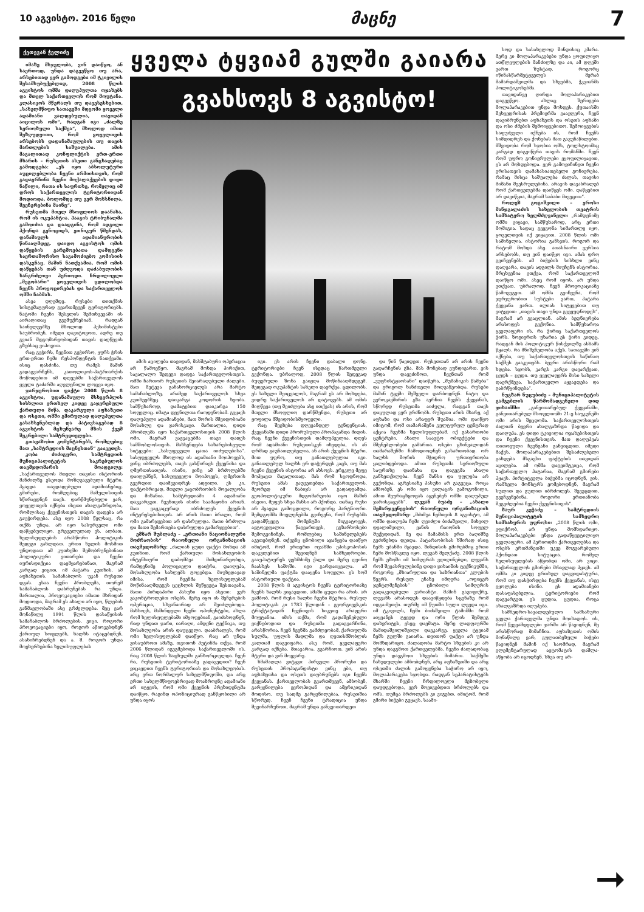10 აგვისტო. 2016 წელი მაცნე 7
ქეთევან ჭელიძე
იმაზე მსჯელობა, ვინ დაიწყო, ან საერთოდ, უნდა დაგვეწყო თუ არა, არსებითად ვერ გამოდგება იმ ტკივილის შესამსუბუქებლად, 2008 წლის აგვისტოს ომმა დაღუპულთა ოჯახებს და მთელ საქართველოს რომ მოუტანა. კლასიკოს მწერალს თუ დავესესხებით, „სახელმწიფო სათავეში მდგომი ყოველი ადამიანი ვალდებულია, თავიდან აიცილოს ომი“, რადგან იგი „ძალზე სერიოზული საქმეა“, მხოლოდ იმით შეზღუდვითი, რომ ყოველთვის არსებობს დადანაშაულების თუ თავის მართლების საშუალება. ამის მაგალითად კონფლიქტის ერთ-ერთი მხარის – რუსეთის ასეთი განცხადებაც გამოდგება: „ეს იყო აბსოლუტური აუცილებლობა ჩვენი არმიისთვის, რომ გადაერჩინა ჩვენი მოქალაქეების დიდი ნაწილი, რათა ის საფრთხე, რომელიც იმ დროს საქართველოს ტერიტორიიდან მოდიოდა, ბოლომდე თუ ვერ მოხსნილა, შეეჩერებინა მაინც“.
რუსეთმა მთელ მსოფლიოს დაანახა, რომ ის ოკუპანტია. ჰააგის ტრიბუნალმა გამოიძია და დაადგინა, რომ ადგილი ჰქონდა გენოციდს, ეთნიკურ წმენდას, დანაშაულს ადამიანურობის წინააღმდეგ. დაიდო აგვისტოს ომის დაწყების გარემოებათა დამდგენი საერთაშორისო საგამოძიებო კომისიის დასკვნაც. მაშინ ნათქვამია, რომ ომის დაწყებას თან უძღვოდა დაძაბულობის ხანგრძლივი პერიოდი. ჩრდილოელი „მეგობარი“ ყოველთვის ცდილობდა ჩვენს პროვოცირებას და საქართველოს ომში ჩაბმას.
ასეა დღემდე. რუსები თითქმის სისტემატურად გვართმევენ ტერიტორიებს. ნატოში ჩვენი შესვლის შემთხვევაში ის აირაღითაც გვემუქრებიან. რადგან საინელეებზე მხოლოდ პესიმისტები საუბრობენ, იმედი დავიტოვოთ, ადრე თუ გვიან მდგომარეობიდან თავის დაღწევის გზებსაც ვიპოვით.
რაც გვჭირს, ჩვენით გვჭირსო, ყურს ჭრის ერთ-ერთი ჩემი რესპონდენტის ნათქვამი. ისიც დასძინა, თუ რამეს მაშინ გადაგვარჩენს, კათოლიკოს-პატრიარქის მოწოდებით იმ დღეებში საქართველოს ყველა ტაძარში აღვლენილი ლოცვა იყო.
ჯარჯერობით ფაქტი 2008 წლის 8 აგვისტოა, უდანაშაულო მსხვერპლის სისხლით ერთხელ კიდევ გაჯერებული ქართული მიწა, დაკარგული აფხაზეთი და ოსეთი, ომში გმირულად დაღუპულთა გასახსენებლად და პატივსაგებად 8 აგვისტოს მცხუნვარე მზის ქვეშ შეკრებილი სამტრედიელები.
გთავაზობთ კომენტარებს, რომლებიც მათ „სამტრედიის მაცნესთან“ გააკეთეს.
კობა ძიძიგური, სამტრედიის მუნიციპალიტეტის საკრებულოს თავმჯდომარის მოადგილე: „საქართველოს მთელი თავისი ისტორიის მანძილზე ესეოდა მოზღვავებული მტერი, ჰყავდა თავდადებული ადამიანებიც. გმირები, რომლებიც მამულისთვის სწირავდნენ თავს. დარწმუნებული ვარ, ყოველთვის იქნება ისეთი ახალგაზრდობა, რომლისაც ქვეყნისთვის თავის დადება არ გაუჭირდება. ასე იყო 2008 წელსაც, რა თქმა უნდა, არ იყო სასურველი ომი დაწყებულიყო, გრეველულად ეს, ალბათ, ხელისუფლების არასწორი პოლიტიკის შედეგი გახლდათ. ერთი ხელის მოსმით უნდოდათ ამ კუთხეში შემობრუნებინათ პოლიტიკური ვითარება და ჩვენი იურისდიქცია დაემყარებინათ, მაგრამ კარგად ვიცით, იმ პატარა კუთხის, ამ აფხაზეთის, სამაჩაბლოს უკან რუსეთი დგას. ესაა ჩვენი პრობლემა, თორემ სამაჩაბლოს დაბრუნებას რა უნდა. მართალია, პროვოკაციები იმათი მხრიდან მოდიოდა, მაგრამ ეს ახალი არ იყო, წლების განმავლობაში ასე გრძელდება. მეც ვარ მონაწილე 1991 წლის დასაწყისის სამაჩაბლოს ბრძოლების. ვიცი, როგორი პროვოკაციები იყო, როგორ აწიოკებდნენ ქართულ სოფლებს, ხალხს იტაცებდნენ, ასახიჩრებდნენ და ა. შ. როგორ უნდა მოეხერხებინა ხელისუფლებას
ყველა ტყვიამ გულში გაიარა
გვახსოვს 8 აგვისტო!
ამის აცილება თავიდან, მასშტაბური ოპერაცია არ წამოეწყო. მაგრამ მოხდა პირიქით, სავალალო შედეგი დადგა საქართველოსთვის. ომში ჩართორ რუსეთის შეიარაღებული ძალები. მათ შეტევა განახორციელეს არა მარტო სამაჩაბლოზე, არამედ საქართველოს სხვა კუთხეებზეც. დაიკარგა კოდორის ხეობა. სამწუხაროდ, დამატებით დაიკარგა 150 სოფელიც. იმატა დევნილთა რაოდენობამ. გვყავს დაღუპული ადამიანები, მათ შორის მშვიდობიანი მოსახლე და ჯარისკაცი. მართალია, დიდი პრობლემა იყო საქართველოსთვის 2008 წლის ომი, მაგრამ ვაჟკაცებმა თავი დადეს სამშობლოსთვის. მახსენდება სახარებისეული სიტყვები: „სასუფეველი ცათა იიძულებისა“. სასუფეველს მხოლოდ ის ადამიანი მოიპოვებს, ვინც იბრძოლებს, თავს გასწირავს ქვეყნისა და ღმერთისათვის. ისინი, ვინც ამ ბრძოლებში დაიღუპნენ, სასუფეველი მოიპოვეს, ღმერთის გვერდით დაიმკვიდრეს ადგილი. ეს კი, ფაქტობრივად, მთელი კაცობრიობის მოვალეობა და მიზანია. სამტრედიაში 4 ადამიანი დავკარგეთ. ჩვენთვის ისინი საამაყონი არიან. მათ ვაჟკაცურად იბრძოლეს ქვეყნის ინტერესებისთვის. არ არის მათი ბრალი, რომ ომი გამარჯვებით არ დასრულდა. მათი ბრძოლა და მათი შემართება დასრულდა გამარჯვებით“.
ემზარ შუბლაძე – „ერთიანი ნაციონალური მოძრაობის“ რაიონული ორგანიზაციის თავმჯდომარე: „ძალიან ცუდი ფაქტი მოხდა ამ კუთხით, რომ ქართული მოსახლეობის ინტენსიური დაბომბვა მიმდინარეობდა, რამდენიმე პოლიციელი დაიჭრა, დაიღუპა, მოსახლეობა სახლებს ტოვებდა. მიუხედავად იმისა, რომ ჩვენმა ხელისუფლებამ მოწინააღმდეგეს ცეცხლის შეწყვეტა შესთავაზა, მათი პირდაპირი პასუხი იყო ასეთი: ვერ ვაკონტროლებთ ოსებს. მერე იყო ის შეჩერების ოპერაცია, სხვანაირად არ შეიძლებოდა. მახსოვს, მაშინდელი ჩვენი ოპონენტები, ახლა რომ ხელისუფლებაში იმყოფებიან, გაიძახოდნენ, რად უნდათ ჯარი, იარაღი, ამდენი ტექნიკა, თუ მოსახლეობა არის დაუცველი. დააბრალეს, რომ ომი ხელისუფლებამ დაიწყო. რაც არ უნდა ვისაუბროთ ამაზე, თვითონ პუტინმა თქვა, რომ 2006 წლიდან იგეგმებოდა საქართველოში ის, რაც 2008 წლის ზაფხულში განხორციელდა. ჩვენ რა, რუსეთის ტერიტორიაზე გადავედით? ჩვენ ვიცავდით ჩვენს ტერიტორიას და მოსახლეობას. არც ერთ ნორმალურ სახელმწიფოში, და არც ერთი სახელმწიფოებრივად მოაზროვნე ადამიანი არ იტყვის, რომ ომი ქვეყნის პრეზიდენტმა დაიწყო, რაგინდ ოპოზიციურად განწყობილი არ უნდა იყოს
იგი. ეს არის ჩვენი დაბალი დონე. ტერიტორიები ჩვენ ისედაც წართმეული გვქონდა. უბრალოდ, 2008 წლის შედეგად ბუფერული ზონა გაიჟღა მოწინააღმდეგემ. შედეგად ოკუპანტის სახელი დაერქვა. ცდილობს, ეს სახელი შეიცვალოს, მაგრამ ეს არ მოხდება, ვიდრე საქართველოს არ დატოვებს. ამ ომის მიღწევა (თუ შეიძლება ასე ითქვას) ის არის, რომ მთელი მსოფლიო დარწმუნდა, რუსეთი არ ყოფილა მშვიდობისმყოფელი.
რაც შეეხება დღევანდელ ტენდენციას, ქვეყანაში დიდი პრორუსული პროპაგანდა მიდის, რაც ჩვენი ქვეყნისთვის დამღუპველია. დღეს რომ ადამიანი რუსეთისკენ იხედება, ის ან ღრმად გაუნათლებელია, ან არის ქვეყნის მტერი, მით უფრო, თუ განათლებულია იგი. განათლებულ ხალხს ერ დაჭერდეს კაცს, თუ მას ჩვენი ქვეყნის ისტორია არ ახსოვს. ერეკლე მეფე მოჰყავთ მაგალითად. მას რომ სცოდნოდა, რუსეთი ამას გაუკეთებდა საქართველოს, მეორედ იმ ნაბიჯს არ გადადგამდა. გეოპოლიტიკური მდგომარეობა იყო მაშინ ისეთი, მეფეს სხვა შანსი არ ჰქონდა. თანაც რუსი არ ჰყავდა გამოცდილი, როგორც პარტნიორი. შემდგომმა მოვლენებმა გვიჩვენა, რომ რუსებმა გადამწყვეტ მომენტში მიგვატოვეს, ავტოკეფალია წაგვართვეს, ეგზარხოსები შემოგვიჩინეს, რომლებიც საშინელებებს აკეთებდნენ. თქვენც ცნობილი აჯანყება დაიწყო იმიტომ, რომ ერთერთ ოჯახში ეპისკოპოსის დაკვლებით შევიდნენ სამხედროები, გააუპატიურეს ფეხმძიმე ქალი და მერე ღვინო ჩაასხეს საშოში. იგი გარდაიცვალა. ამ საშინელმა ფაქტმა დააყენა სოფელი. ეს ხომ ისტორიული ფაქტია.
2008 წლის 8 აგვისტოს ჩვენს ტერიტორიაზე ჩვენს ხალხს ვიცავდით, ამაში ცუდი რა არის. არ ვამბობ, რომ რუსი ხალხი ჩვენი მტერია. რუსულ პოლიტიკას კი 1783 წლიდან – გეორგიევსკის ტრაქტატიდან ჩვენთვის სიკეთე არაფერი მოუტანია. იმის თქმა, რომ გადაშენებული ვიქნებოდით და რუსეთმა გადაგვარჩინა, არასწორია. ჩვენ ჩვენმა გამძლეობამ, ქართულმა სულმა, უფლის მადლმა და ღვთისმშობლის კალთამ დაგვიფარა. ასე რომ, ყველაფერი კარგად იქნება. მთავარია, გვარჩიოთ, ვინ არის მტერი და ვინ მოყვარე.
ხმამაღლა ვიტყვი: პირველი პრორუსი და რუსეთის პროპაგანდისტი ვინც ები, თუ აფხაზეთსა და ოსეთს დაუბრუნებს იგი ჩვენს ქვეყანას. ქართველობას გვართმევენ, ამბობენ, გარყვნილება ევროპიდან და ამერიკიდან მოდისო, თუ სადმე გარყვნილებაა, რუსეთშია სწორედ. ჩვენ ჩვენი ტრადიცია უნდა შევინარჩუნოთ, მაგრამ უნდა განვვითარდეთ
და წინ წავიდეთ. რუსეთთან არ არის ჩვენი გადარჩენის გზა. მას მონებად ვუნდივართ. ვის უნდა დავეძინოთ, ჩვენთან რომ „ვეფხისტყაოსანი“ დაიწერა, „შუშანიკის წამება“ და გრიგოლ ხანძთელი მოღვაწეობდა, რუსები მაშინ ტყეში შეშველი დარბოდნენ. ნატო და ევროკავშირის გზა აერჩია ჩვენს ქვეყანას, სწორედ რუსეთმა აიძულა, რადგან თავს დაცულად ვერ გრძნობს. რუსეთი არის მხარე, აქ აფხაზი და ოსი არაფერ შუაშია. ომი დაიწყო იმიტომ, რომ თამარაშენი კულტურულ ცენტრად აქცია ჩვენმა ხელისუფლებამ. იქ გასართობი ცენტრები, ახალი საავტო ობიექტები და მშენებლობები გამართა. ოსები ცხინვალიდან თამარაშენში ჩამოდიოდნენ გასართობად. ორ ხალხს შორის მჭიდრო ურთიერთობა ყალიბდებოდა. ამით რუსეთმა სერიოზული საფრთხე დაინახა და დაგეგმა ახალი განხეთქილება. ჩვენ შანსი და უფლება არ გვქონდა, აგრესიაზე პასუხი არ გაგვეცა. როცა ამბობენ, ეს ომი იყო ვილაცის გამოგონილი, ამით შეურაცხყოფას აყენებენ ომში დაღუპულ ჯარისკაცებს“. ლევან ბუაძე – „ახალი მემარჯვენეების“ რაიონული ორგანიზაციის თავმჯდომარე: „მძიმეა ჩემთვის 8 აგვისტო, ამ ომში დაიღუპა ჩემი ღვიძლი ბიძაშვილი, მიხეილ დვალიშვილი, ვანის რაიონის სოფელ მუქედიდან. მე და მამამისს ერთ ბაღიშზე გვძინებდა დეიდა. პატარაობისას ხშირად ისიც ჩემს უბანში მყავდა. შინდისის გმირებშიც ერთი ჩემი მოსწავლე იყო, ლევან მელქაძე. 2008 წლის ჩემს ეზოში იმ სიმღერას ვღიღინებდი, ლევანს რომ შევასრულებინე დიდი ჯიხაიშის ტექნიკუმში, როგორც „მხიარულთა და საზრიანთა“ კლუბის წევრს. რუსულ ენაზე იმღერა „ოფიცერ ჯენტლმენების“ ცნობილი სიმღერის გადაკეთებული ვარიანტი. მაშინ გავიფიქრე, ლევანს არასოდეს დაავიწყდება სცენაზე რომ იდგა-მეთქი. თურმე იმ წუთში სული ლევდა იგი. იმ ტკივილს, ჩემი ბიძაშვილი ტამიშში რომ აიყვანეს ტყვედ და ორი წლის შემდეგ დახვრიტეს, ესეც დაემატა. მერე ლადფაურში მამიდაშვილიშვილი დავკარგე. ყველა ტყვიამ ჩემს გულში გაიარა. თვითონ ფაქტი არ უნდა მომხდარიყო. ძალადობა მარტო სხვების კი არ უნდა დავგმოთ ქართველებმა, ჩვენი ძალადობაც უნდა დავგმოთ სხვების მიმართ. საქმეში ჩახედულები ამბობდნენ, არც აფხაზეთში და არც ოსეთში ძალის გამოყენება საჭირო არ იყო, მოლაპარაკება სჯობდა. რადგან სეპარატისტებს მხარში ჩვენი ჩრდილოელი მეზობელი დაუდგებოდა, ვერ მოვიგებდით ბრძოლებს და ომს. თუმცა ბრძოლებს კი ვიგებთ, იმიტომ, რომ გმირი ბიჭები გვყავს, საამი-
სოდ და სასახელოდ შინდისიც კმარა. მერე კი მოლაპარაკებები უნდა ყოფილიყო ათწლეულების მანძილზე და აი, ამ დღეში ვართ ზუსტად, როგორც იწინასწარმეტყველეს მერაბ მამარდაშვილმა და სხვებმა, ჭკვიანმა პოლიტიკოსებმა.
თავიდანვე ღირდა მოლაპარაკებით დაგვეწყო. ახლაც შერიგება მოლაპარაკებით უნდა მოხდეს. ქუთაისში შეხვედრისას პრემიერმა გააჟღერა, ჩვენ დავიბრუნებთ აფხაზეთს და ოსეთს აფხაზი და ოსი ძმების შემოიყვებითო. შემოიყვების საფუძველი იქნება ის, რომ ჩვენს სიმდიდრეს და ქონებას მათ გავუნაწილებთ. მშვიდობა რომ სჯობია ომს, ტოლსტოიმაც კარგად დაგვიწერა თავის რომანში. ჩვენ რომ უფრო გონივრულები ვყოფილიყავით, ეს არ მოხდებოდა. ვერ გამოვიჩინეთ ჩვენი ერისათვის დამახასიათებელი გონიერება, რამაც მისცა საშუალება ძალას, თავისი მიზანი შეესრულებინა. არავის დავაბრალებ რომ ქართველებმა დაიწყეს ომი. დაწყებით არ დავიწყია, მაგრამ საბაბი მივეცით“.
როლეზ გოგიშვილი – ეროსი მანჯგალაძის სახელობის თეატრის სამხატვრო ხელმძღვანელი: „რამდენიმე ომში ვიყავი, სამწუხაროდ, არც ერთი მომიგია. სადაც გვეგონა სიმართლე იყო, ყოველთვის იქ ვიყავით. 2008 წლის ომი საშინელია. ისტორია განსჯის, როგორ და რატომ მოხდა ასე. ათასნაირი ვერსია არსებობს, თუ ვინ დაიწყო იგი. ამას დრო გვიჩვენებს. ამ ბიჭების სისხლი ვინც დაღვარა, თავის ადგილს მიუჩენს ისტორია. მრცხვენია ვთქვა, რომ საქართველომ დაიწყო ომი. ასეც რომ იყოს, არ უნდა ვთქვათ. უბრალოდ, ჩვენ პროვოკაციაზე წამოვეგეთ. ამ ომმა გვიჩვენა, რომ ჯერჯერობით სუსტები ვართ, პატარა ქვეყანა ვართ. ილიას სიტყვებით თუ ვიტყვით: „თავის თავი უნდა გვეყუდნოდეს“, მაგრამ არ გვაცლიან. ამის ბედნიერება არასოდეს გვქონია. სამწუხაროა ყველაფერი ის, რა ჭირიც საქართველოს ჭირს. ზოგიერთს უხარია ეს ჭირი კიდეც, რადგან მის პოლიტიკურ წისქვილზე ასხამს წყალს. რა მნიშვნელობა აქვს, სათავეში ვინ იქნება, თუ საქართველოსთვის საწინაო საქმეს გააკეთებს. ბევრი არასწორი რამ ხდება. სჯობს, კარგს კარგი დავარქვათ, ცუდს – ცუდი. თუ ყველაფერს მისი სახელი დაერქმევა, საქართველო აყვავდება და გაბრწყინდება“.
ნუგზარ ნუცუბიძე – მუნიციპალიტეტის გამგებლის წარმომადგენელი დიდ ჯიხაიშში: „განვითარებულ ქვეყანაში, განვითარებულ მსოფლიოში 21-ე საუკუნეში ომი არის შეცდომა. საქართველოსთვის ძალიან ბევრი ახალგაზრდა წავიდა და დაიღუპა. ეს დიდი ტკივილია ოჯახებისთვის და ჩვენი ქვეყნისთვის. მათ დაღუპვას თითოეული ჩვენგანი განვიცდით. იმედი მაქვს, მოლაპარაკებებით შესაძლებელი გახდება მსგავსი ფაქტების თავიდან აცილება. ამ ომმა დაგვიმტკიცა, რომ საქართველო პატარაა, მაგრამ გმირები ჰყავს. პირტიტველა ბიჭებმა იცოდნენ, ვის, რამხელა მონსტრს ეომებოდნენ, მაგრამ სულით და გულით იბრძოლეს. შევეცდით, გვეჩვენებინა, როგორი ერთიანობა შეგვძლებია ჩვენი ქვეყნისთვის“.
ზაურ კეჭაძე – სამტრედიის მუნიციპალიტეტის სამხედრო სამსახურის უფროსი: „2008 წლის ომი, ვფიქრობ, არ უნდა მომხდარიყო. მოლაპარაკებები უნდა გადაწყვეტილიყო ყველაფერი. ამ პერიოდში ქართველებსა და ოსებს ერთმანეთში უკვე მოგვარებული ჰქონდათ სიტუაცია. რომელ ხელისუფლებას აწყობდა ომი, არ ვიცი. საქართველოს გმირები მრავლად ჰყავს. ამ ომმა კი კიდევ ერთხელ დაგვიდასტურა, რომ თუ დასჭირდება ჩვენს ქვეყანას, ისევ ეყოლება ისინი. ეს ადამიანები დასაფასებელია. ტერიტორიები რომ დაგვარგეთ, ეს ცუდია, ცუდია, როცა ახალგაზრდა იღუპება.
სამხედრო-სავალდებულო სამსახური ყველა ქართველმა უნდა მოიხადოს. ის, რომ წვევამდელები ჯარში არ წავიდნენ, მე არასწორად მიმაჩნია. აფხაზეთის ომის მონაწილე ვარ, გულათბეზული ბიჭები წავიდნენ მაშინ იქ საომრად, მაგრამ ელემენტარულად ავტომატის დაშლა-აწყობა არ იცოდნენ. სხვა თუ არ-
➞